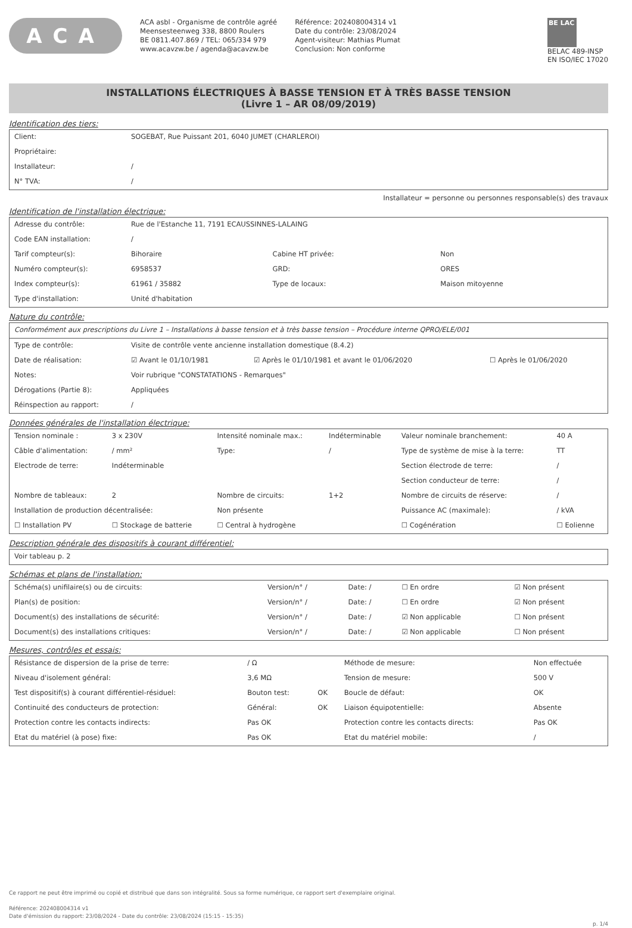ACA
ACA asbl - Organisme de contrôle agréé
Meensesteenweg 338, 8800 Roulers
BE 0811.407.869 / TEL: 065/334 979
www.acavzw.be / agenda@acavzw.be
Référence: 202408004314 v1
Date du contrôle: 23/08/2024
Agent-visiteur: Mathias Plumat
Conclusion: Non conforme
BE LAC
BELAC 489-INSP
EN ISO/IEC 17020
INSTALLATIONS ÉLECTRIQUES À BASSE TENSION ET À TRÈS BASSE TENSION
(Livre 1 – AR 08/09/2019)
Identification des tiers:
| Client: | SOGEBAT, Rue Puissant 201, 6040 JUMET (CHARLEROI) |
| Propriétaire: | |
| Installateur: | / |
| N° TVA: | / |
Installateur = personne ou personnes responsable(s) des travaux
Identification de l'installation électrique:
| Adresse du contrôle: | Rue de l'Estanche 11, 7191 ECAUSSINNES-LALAING | | |
| Code EAN installation: | / | | |
| Tarif compteur(s): | Bihoraire | Cabine HT privée: | Non |
| Numéro compteur(s): | 6958537 | GRD: | ORES |
| Index compteur(s): | 61961 / 35882 | Type de locaux: | Maison mitoyenne |
| Type d'installation: | Unité d'habitation | | |
Nature du contrôle:
| Conformément aux prescriptions du Livre 1 – Installations à basse tension et à très basse tension – Procédure interne QPRO/ELE/001 | | | |
| Type de contrôle: | Visite de contrôle vente ancienne installation domestique (8.4.2) | | |
| Date de réalisation: | ☑ Avant le 01/10/1981 | ☑ Après le 01/10/1981 et avant le 01/06/2020 | ☐ Après le 01/06/2020 |
| Notes: | Voir rubrique "CONSTATATIONS - Remarques" | | |
| Dérogations (Partie 8): | Appliquées | | |
| Réinspection au rapport: | / | | |
Données générales de l'installation électrique:
| Tension nominale : | 3 x 230V | Intensité nominale max.: | Indéterminable | Valeur nominale branchement: | 40 A |
| Câble d'alimentation: | / mm² | Type: | / | Type de système de mise à la terre: | TT |
| Electrode de terre: | Indéterminable | | | Section électrode de terre: | / |
| | | | | Section conducteur de terre: | / |
| Nombre de tableaux: | 2 | Nombre de circuits: | 1+2 | Nombre de circuits de réserve: | / |
| Installation de production décentralisée: | | Non présente | | Puissance AC (maximale): | / kVA |
| ☐ Installation PV | ☐ Stockage de batterie | ☐ Central à hydrogène | | ☐ Cogénération | ☐ Eolienne |
Description générale des dispositifs à courant différentiel:
| Voir tableau p. 2 |
Schémas et plans de l'installation:
| Schéma(s) unifilaire(s) ou de circuits: | Version/n° / | Date: / | ☐ En ordre | ☑ Non présent |
| Plan(s) de position: | Version/n° / | Date: / | ☐ En ordre | ☑ Non présent |
| Document(s) des installations de sécurité: | Version/n° / | Date: / | ☑ Non applicable | ☐ Non présent |
| Document(s) des installations critiques: | Version/n° / | Date: / | ☑ Non applicable | ☐ Non présent |
Mesures, contrôles et essais:
| Résistance de dispersion de la prise de terre: | / Ω | | Méthode de mesure: | Non effectuée |
| Niveau d'isolement général: | 3,6 MΩ | | Tension de mesure: | 500 V |
| Test dispositif(s) à courant différentiel-résiduel: | Bouton test: | OK | Boucle de défaut: | OK |
| Continuité des conducteurs de protection: | Général: | OK | Liaison équipotentielle: | Absente |
| Protection contre les contacts indirects: | Pas OK | | Protection contre les contacts directs: | Pas OK |
| Etat du matériel (à pose) fixe: | Pas OK | | Etat du matériel mobile: | / |
Ce rapport ne peut être imprimé ou copié et distribué que dans son intégralité. Sous sa forme numérique, ce rapport sert d'exemplaire original.
Référence: 202408004314 v1
Date d'émission du rapport: 23/08/2024 - Date du contrôle: 23/08/2024 (15:15 - 15:35)
p. 1/4